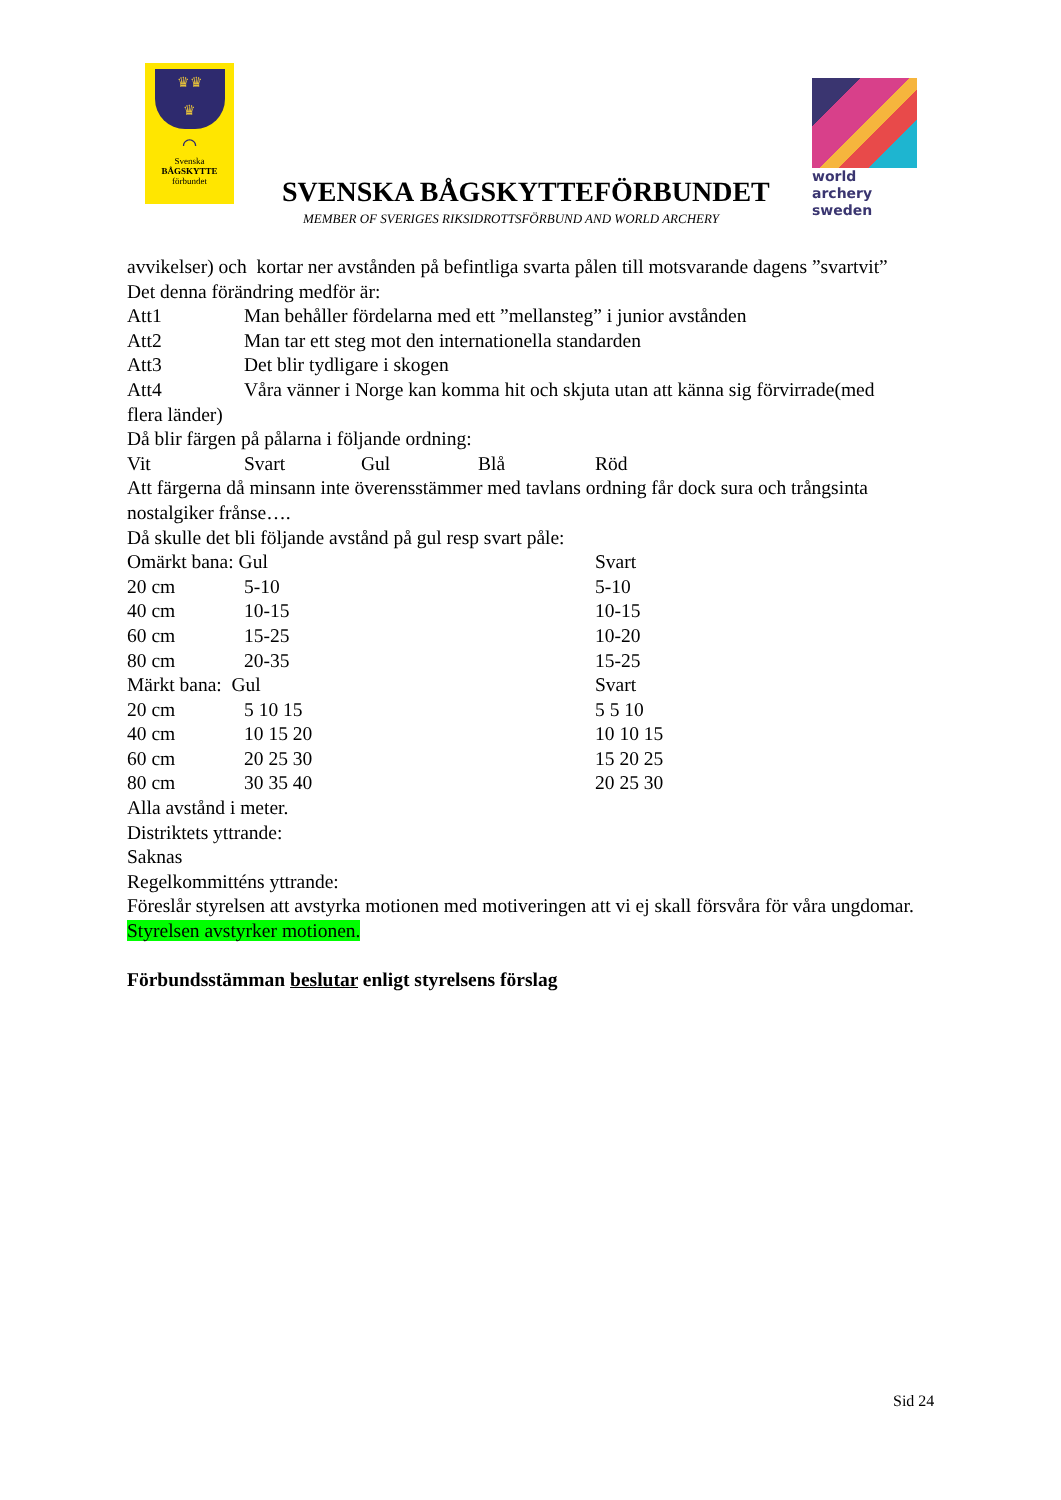♛♛
♛
⌒
Svenska
BÅGSKYTTE
förbundet
SVENSKA BÅGSKYTTEFÖRBUNDET
world archery
sweden
MEMBER OF SVERIGES RIKSIDROTTSFÖRBUND AND WORLD ARCHERY
avvikelser) och kortar ner avstånden på befintliga svarta pålen till motsvarande dagens ”svartvit”
Det denna förändring medför är:
| Att1 | Man behåller fördelarna med ett ”mellansteg” i junior avstånden |
| Att2 | Man tar ett steg mot den internationella standarden |
| Att3 | Det blir tydligare i skogen |
| Att4 | Våra vänner i Norge kan komma hit och skjuta utan att känna sig förvirrade(med |
flera länder)
Då blir färgen på pålarna i följande ordning:
| Vit | Svart | Gul | Blå | Röd |
Att färgerna då minsann inte överensstämmer med tavlans ordning får dock sura och trångsinta nostalgiker frånse….
Då skulle det bli följande avstånd på gul resp svart påle:
| Omärkt bana: Gul | | Svart |
| 20 cm | 5-10 | 5-10 |
| 40 cm | 10-15 | 10-15 |
| 60 cm | 15-25 | 10-20 |
| 80 cm | 20-35 | 15-25 |
| Märkt bana: Gul | | Svart |
| 20 cm | 5 10 15 | 5 5 10 |
| 40 cm | 10 15 20 | 10 10 15 |
| 60 cm | 20 25 30 | 15 20 25 |
| 80 cm | 30 35 40 | 20 25 30 |
Alla avstånd i meter.
Distriktets yttrande:
Saknas
Regelkommitténs yttrande:
Föreslår styrelsen att avstyrka motionen med motiveringen att vi ej skall försvåra för våra ungdomar.
Styrelsen avstyrker motionen.
Förbundsstämman beslutar enligt styrelsens förslag
Sid 24